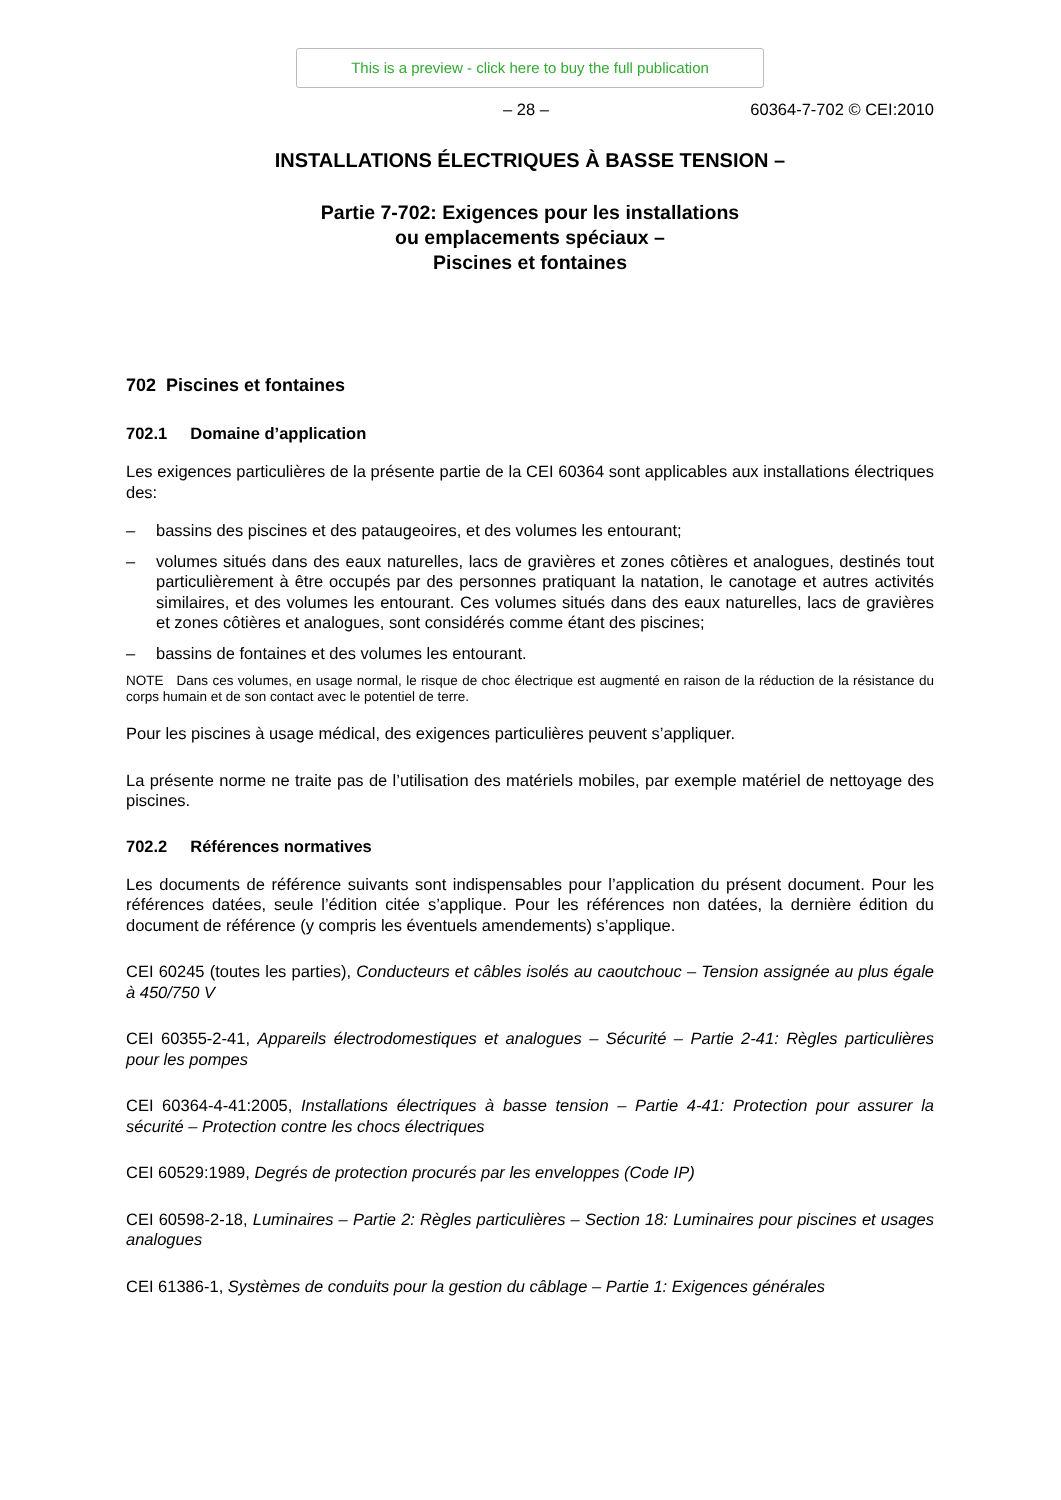This is a preview - click here to buy the full publication
– 28 – 60364-7-702 © CEI:2010
INSTALLATIONS ÉLECTRIQUES À BASSE TENSION –
Partie 7-702: Exigences pour les installations
ou emplacements spéciaux –
Piscines et fontaines
702 Piscines et fontaines
702.1 Domaine d’application
Les exigences particulières de la présente partie de la CEI 60364 sont applicables aux installations électriques des:
– bassins des piscines et des pataugeoires, et des volumes les entourant;
– volumes situés dans des eaux naturelles, lacs de gravières et zones côtières et analogues, destinés tout particulièrement à être occupés par des personnes pratiquant la natation, le canotage et autres activités similaires, et des volumes les entourant. Ces volumes situés dans des eaux naturelles, lacs de gravières et zones côtières et analogues, sont considérés comme étant des piscines;
– bassins de fontaines et des volumes les entourant.
NOTE Dans ces volumes, en usage normal, le risque de choc électrique est augmenté en raison de la réduction de la résistance du corps humain et de son contact avec le potentiel de terre.
Pour les piscines à usage médical, des exigences particulières peuvent s’appliquer.
La présente norme ne traite pas de l’utilisation des matériels mobiles, par exemple matériel de nettoyage des piscines.
702.2 Références normatives
Les documents de référence suivants sont indispensables pour l’application du présent document. Pour les références datées, seule l’édition citée s’applique. Pour les références non datées, la dernière édition du document de référence (y compris les éventuels amendements) s’applique.
CEI 60245 (toutes les parties), Conducteurs et câbles isolés au caoutchouc – Tension assignée au plus égale à 450/750 V
CEI 60355-2-41, Appareils électrodomestiques et analogues – Sécurité – Partie 2-41: Règles particulières pour les pompes
CEI 60364-4-41:2005, Installations électriques à basse tension – Partie 4-41: Protection pour assurer la sécurité – Protection contre les chocs électriques
CEI 60529:1989, Degrés de protection procurés par les enveloppes (Code IP)
CEI 60598-2-18, Luminaires – Partie 2: Règles particulières – Section 18: Luminaires pour piscines et usages analogues
CEI 61386-1, Systèmes de conduits pour la gestion du câblage – Partie 1: Exigences générales